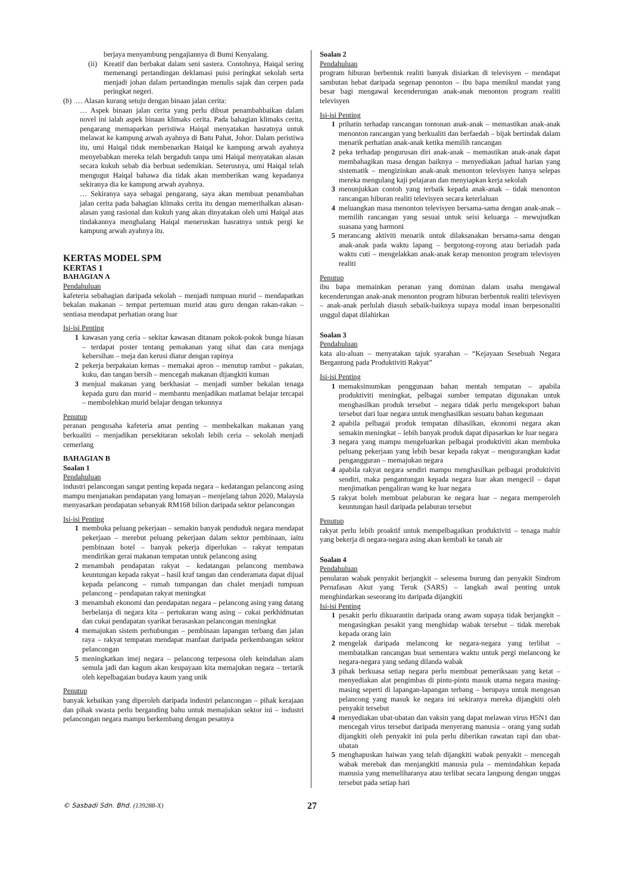berjaya menyambung pengajiannya di Bumi Kenyalang.
(ii) Kreatif dan berbakat dalam seni sastera. Contohnya, Haiqal sering memenangi pertandingan deklamasi puisi peringkat sekolah serta menjadi johan dalam pertandingan menulis sajak dan cerpen pada peringkat negeri.
(b) … Alasan kurang setuju dengan binaan jalan cerita:
… Aspek binaan jalan cerita yang perlu dibuat penambahbaikan dalam novel ini ialah aspek binaan klimaks cerita. Pada bahagian klimaks cerita, pengarang memaparkan peristiwa Haiqal menyatakan hasratnya untuk melawat ke kampung arwah ayahnya di Batu Pahat, Johor. Dalam peristiwa itu, umi Haiqal tidak membenarkan Haiqal ke kampung arwah ayahnya menyebabkan mereka telah bergaduh tanpa umi Haiqal menyatakan alasan secara kukuh sebab dia berbuat sedemikian. Seterusnya, umi Haiqal telah mengugut Haiqal bahawa dia tidak akan memberikan wang kepadanya sekiranya dia ke kampung arwah ayahnya.
… Sekiranya saya sebagai pengarang, saya akan membuat penambahan jalan cerita pada bahagian klimaks cerita itu dengan memerihalkan alasan-alasan yang rasional dan kukuh yang akan dinyatakan oleh umi Haiqal atas tindakannya menghalang Haiqal meneruskan hasratnya untuk pergi ke kampung arwah ayahnya itu.
KERTAS MODEL SPM
KERTAS 1
BAHAGIAN A
Pendahuluan
kafeteria sebahagian daripada sekolah – menjadi tumpuan murid – mendapatkan bekalan makanan – tempat pertemuan murid atau guru dengan rakan-rakan – sentiasa mendapat perhatian orang luar
Isi-isi Penting
1 kawasan yang ceria – sekitar kawasan ditanam pokok-pokok bunga hiasan – terdapat poster tentang pemakanan yang sihat dan cara menjaga kebersihan – meja dan kerusi diatur dengan rapinya
2 pekerja berpakaian kemas – memakai apron – menutup rambut – pakaian, kuku, dan tangan bersih – mencegah makanan dijangkiti kuman
3 menjual makanan yang berkhasiat – menjadi sumber bekalan tenaga kepada guru dan murid – membantu menjadikan matlamat belajar tercapai – membolehkan murid belajar dengan tekunnya
Penutup
peranan pengusaha kafeteria amat penting – membekalkan makanan yang berkualiti – menjadikan persekitaran sekolah lebih ceria – sekolah menjadi cemerlang
BAHAGIAN B
Soalan 1
Pendahuluan
industri pelancongan sangat penting kepada negara – kedatangan pelancong asing mampu menjanakan pendapatan yang lumayan – menjelang tahun 2020, Malaysia menyasarkan pendapatan sebanyak RM168 bilion daripada sektor pelancongan
Isi-isi Penting
1 membuka peluang pekerjaan – semakin banyak penduduk negara mendapat pekerjaan – merebut peluang pekerjaan dalam sektor pembinaan, iaitu pembinaan hotel – banyak pekerja diperlukan – rakyat tempatan mendirikan gerai makanan tempatan untuk pelancong asing
2 menambah pendapatan rakyat – kedatangan pelancong membawa keuntungan kepada rakyat – hasil kraf tangan dan cenderamata dapat dijual kepada pelancong – rumah tumpangan dan chalet menjadi tumpuan pelancong – pendapatan rakyat meningkat
3 menambah ekonomi dan pendapatan negara – pelancong asing yang datang berbelanja di negara kita – pertukaran wang asing – cukai perkhidmatan dan cukai pendapatan syarikat berasaskan pelancongan meningkat
4 memajukan sistem perhubungan – pembinaan lapangan terbang dan jalan raya – rakyat tempatan mendapat manfaat daripada perkembangan sektor pelancongan
5 meningkatkan imej negara – pelancong terpesona oleh keindahan alam semula jadi dan kagum akan keupayaan kita memajukan negara – tertarik oleh kepelbagaian budaya kaum yang unik
Penutup
banyak kebaikan yang diperoleh daripada industri pelancongan – pihak kerajaan dan pihak swasta perlu berganding bahu untuk memajukan sektor ini – industri pelancongan negara mampu berkembang dengan pesatnya
Soalan 2
Pendahuluan
program hiburan berbentuk realiti banyak disiarkan di televisyen – mendapat sambutan hebat daripada segenap penonton – ibu bapa memikul mandat yang besar bagi mengawal kecenderungan anak-anak menonton program realiti televisyen
Isi-isi Penting
1 prihatin terhadap rancangan tontonan anak-anak – memastikan anak-anak menonton rancangan yang berkualiti dan berfaedah – bijak bertindak dalam menarik perhatian anak-anak ketika memilih rancangan
2 peka terhadap pengurusan diri anak-anak – memastikan anak-anak dapat membahagikan masa dengan baiknya – menyediakan jadual harian yang sistematik – mengizinkan anak-anak menonton televisyen hanya selepas mereka mengulang kaji pelajaran dan menyiapkan kerja sekolah
3 menunjukkan contoh yang terbaik kepada anak-anak – tidak menonton rancangan hiburan realiti televisyen secara keterlaluan
4 meluangkan masa menonton televisyen bersama-sama dengan anak-anak – memilih rancangan yang sesuai untuk seisi keluarga – mewujudkan suasana yang harmoni
5 merancang aktiviti menarik untuk dilaksanakan bersama-sama dengan anak-anak pada waktu lapang – bergotong-royong atau beriadah pada waktu cuti – mengelakkan anak-anak kerap menonton program televisyen realiti
Penutup
ibu bapa memainkan peranan yang dominan dalam usaha mengawal kecenderungan anak-anak menonton program hiburan berbentuk realiti televisyen – anak-anak perlulah diasuh sebaik-baiknya supaya modal insan berpesonaliti unggul dapat dilahirkan
Soalan 3
Pendahuluan
kata alu-aluan – menyatakan tajuk syarahan – “Kejayaan Sesebuah Negara Bergantung pada Produktiviti Rakyat”
Isi-isi Penting
1 memaksimumkan penggunaan bahan mentah tempatan – apabila produktiviti meningkat, pelbagai sumber tempatan digunakan untuk menghasilkan produk tersebut – negara tidak perlu mengeksport bahan tersebut dari luar negara untuk menghasilkan sesuatu bahan kegunaan
2 apabila pelbagai produk tempatan dihasilkan, ekonomi negara akan semakin meningkat – lebih banyak produk dapat dipasarkan ke luar negara
3 negara yang mampu mengeluarkan pelbagai produktiviti akan membuka peluang pekerjaan yang lebih besar kepada rakyat – mengurangkan kadar pengangguran – memajukan negara
4 apabila rakyat negara sendiri mampu menghasilkan pelbagai produktiviti sendiri, maka pengantungan kepada negara luar akan mengecil – dapat menjimatkan pengaliran wang ke luar negara
5 rakyat boleh membuat pelaburan ke negara luar – negara memperoleh keuntungan hasil daripada pelaburan tersebut
Penutup
rakyat perlu lebih proaktif untuk mempelbagaikan produktiviti – tenaga mahir yang bekerja di negara-negara asing akan kembali ke tanah air
Soalan 4
Pendahuluan
penularan wabak penyakit berjangkit – selesema burung dan penyakit Sindrom Pernafasan Akut yang Teruk (SARS) – langkah awal penting untuk menghindarkan seseorang itu daripada dijangkiti
Isi-isi Penting
1 pesakit perlu dikuarantin daripada orang awam supaya tidak berjangkit – mengasingkan pesakit yang menghidap wabak tersebut – tidak merebak kepada orang lain
2 mengelak daripada melancong ke negara-negara yang terlibat – membatalkan rancangan buat sementara waktu untuk pergi melancong ke negara-negara yang sedang dilanda wabak
3 pihak berkuasa setiap negara perlu membuat pemeriksaan yang ketat – menyediakan alat pengimbas di pintu-pintu masuk utama negara masing-masing seperti di lapangan-lapangan terbang – berupaya untuk mengesan pelancong yang masuk ke negara ini sekiranya mereka dijangkiti oleh penyakit tersebut
4 menyediakan ubat-ubatan dan vaksin yang dapat melawan virus H5N1 dan mencegah virus tersebut daripada menyerang manusia – orang yang sudah dijangkiti oleh penyakit ini pula perlu diberikan rawatan rapi dan ubat-ubatan
5 menghapuskan haiwan yang telah dijangkiti wabak penyakit – mencegah wabak merebak dan menjangkiti manusia pula – memindahkan kepada manusia yang memeliharanya atau terlibat secara langsung dengan unggas tersebut pada setiap hari
© Sasbadi Sdn. Bhd. (139288-X) 27